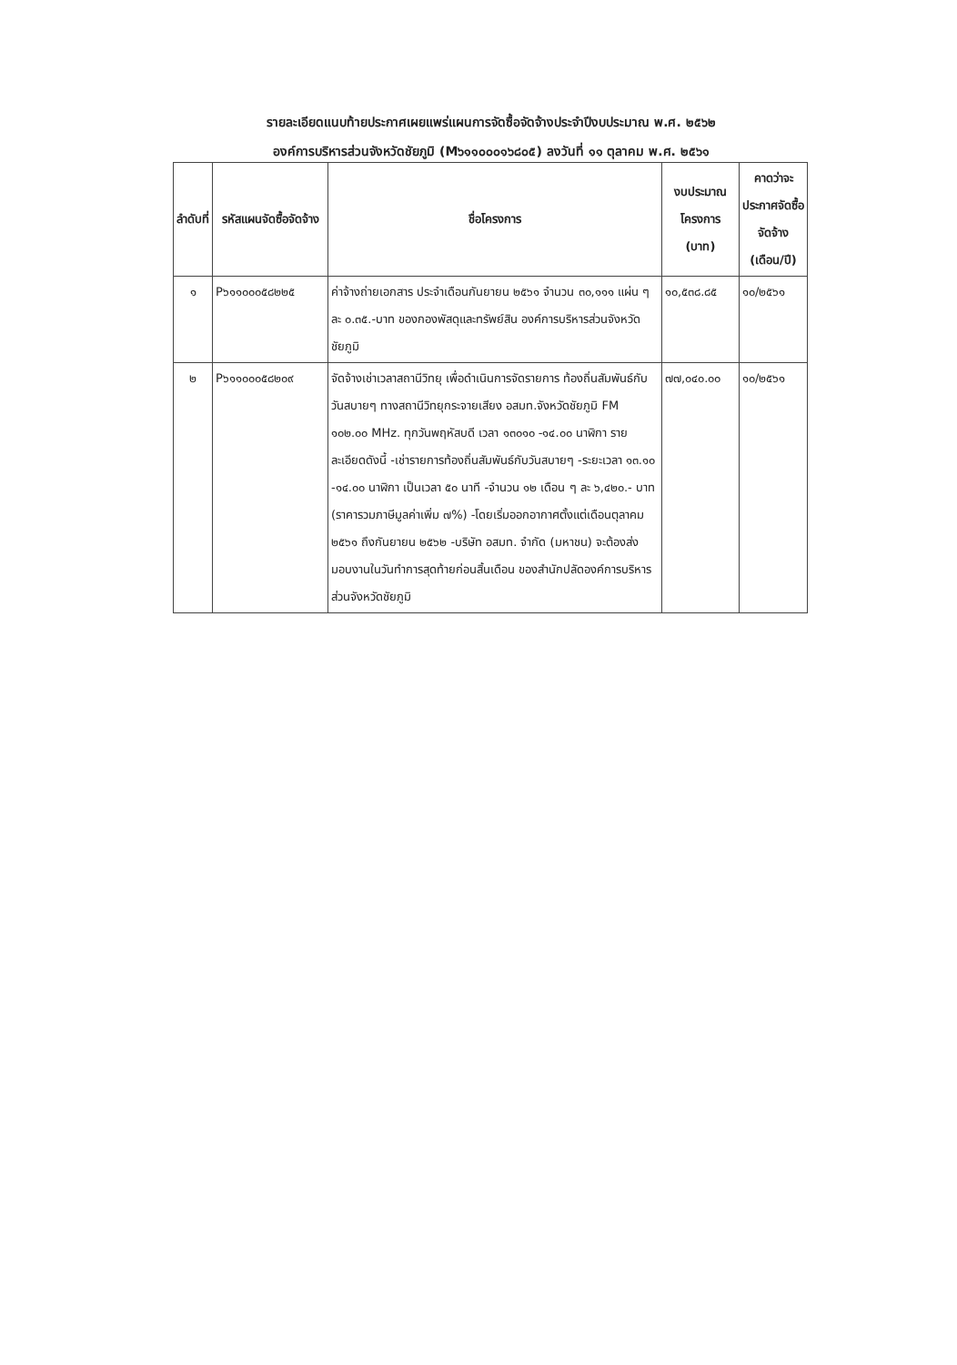รายละเอียดแนบท้ายประกาศเผยแพร่แผนการจัดซื้อจัดจ้างประจำปีงบประมาณ พ.ศ. ๒๕๖๒
องค์การบริหารส่วนจังหวัดชัยภูมิ (M๖๑๑๐๐๐๑๖๘๐๕) ลงวันที่ ๑๑ ตุลาคม พ.ศ. ๒๕๖๑
| ลำดับที่ | รหัสแผนจัดซื้อจัดจ้าง | ชื่อโครงการ | งบประมาณโครงการ (บาท) | คาดว่าจะประกาศจัดซื้อจัดจ้าง (เดือน/ปี) |
| --- | --- | --- | --- | --- |
| ๑ | P๖๑๑๐๐๐๕๘๒๒๕ | ค่าจ้างถ่ายเอกสาร ประจำเดือนกันยายน ๒๕๖๑ จำนวน ๓๐,๑๑๑ แผ่น ๆ ละ ๐.๓๕.-บาท ของกองพัสดุและทรัพย์สิน องค์การบริหารส่วนจังหวัดชัยภูมิ | ๑๐,๕๓๘.๘๕ | ๑๐/๒๕๖๑ |
| ๒ | P๖๑๑๐๐๐๕๘๒๐๙ | จัดจ้างเช่าเวลาสถานีวิทยุ เพื่อดำเนินการจัดรายการ ท้องถิ่นสัมพันธ์กับวันสบายๆ ทางสถานีวิทยุกระจายเสียง อสมท.จังหวัดชัยภูมิ FM ๑๐๒.๐๐ MHz. ทุกวันพฤหัสบดี เวลา ๑๓๐๑๐ -๑๔.๐๐ นาฬิกา รายละเอียดดังนี้ -เช่ารายการท้องถิ่นสัมพันธ์กับวันสบายๆ -ระยะเวลา ๑๓.๑๐ -๑๔.๐๐ นาฬิกา เป็นเวลา ๕๐ นาที -จำนวน ๑๒ เดือน ๆ ละ ๖,๔๒๐.- บาท (ราคารวมภาษีมูลค่าเพิ่ม ๗%) -โดยเริ่มออกอากาศตั้งแต่เดือนตุลาคม ๒๕๖๑ ถึงกันยายน ๒๕๖๒ -บริษัท อสมท. จำกัด (มหาชน) จะต้องส่งมอบงานในวันทำการสุดท้ายก่อนสิ้นเดือน ของสำนักปลัดองค์การบริหารส่วนจังหวัดชัยภูมิ | ๗๗,๐๔๐.๐๐ | ๑๐/๒๕๖๑ |